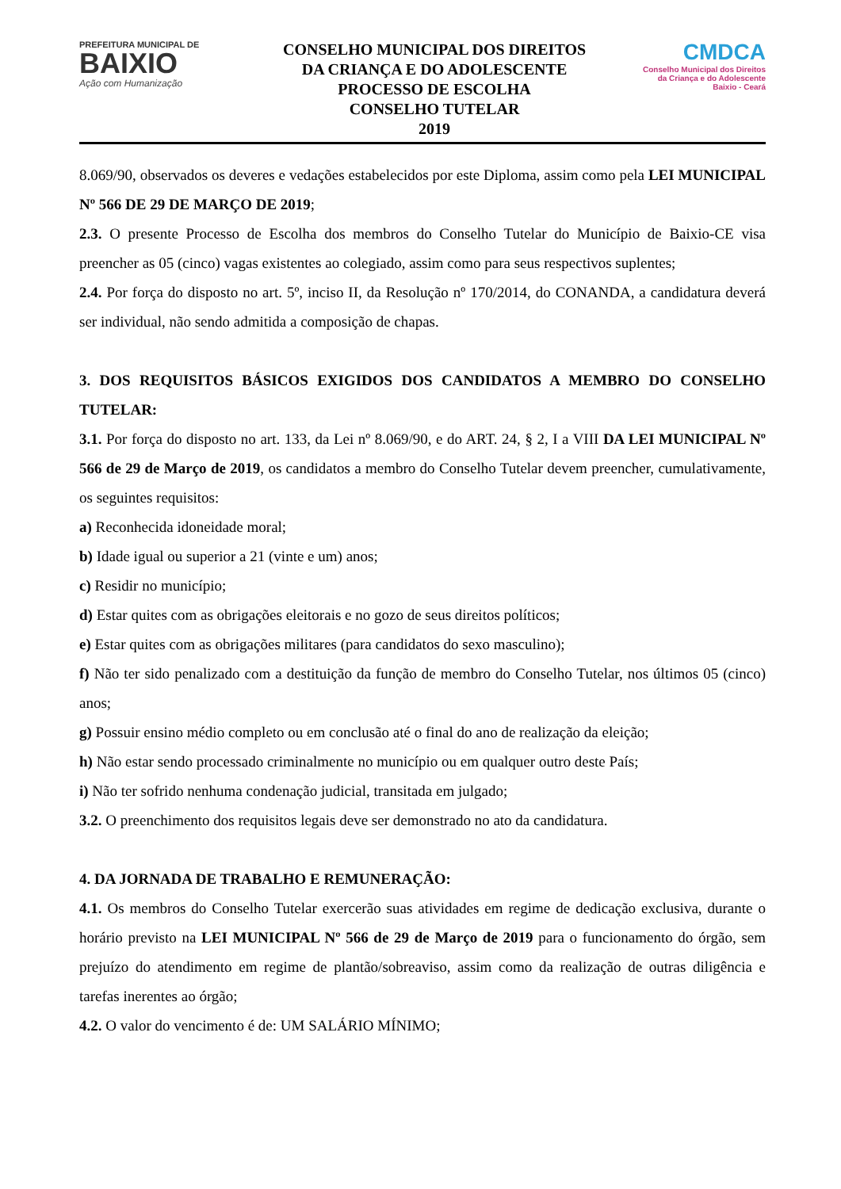PREFEITURA MUNICIPAL DE
BAIXIO
Ação com Humanização
CONSELHO MUNICIPAL DOS DIREITOS
DA CRIANÇA E DO ADOLESCENTE
PROCESSO DE ESCOLHA
CONSELHO TUTELAR
2019
CMDCA
Conselho Municipal dos Direitos
da Criança e do Adolescente
Baixio - Ceará
8.069/90, observados os deveres e vedações estabelecidos por este Diploma, assim como pela LEI MUNICIPAL Nº 566 DE 29 DE MARÇO DE 2019;
2.3. O presente Processo de Escolha dos membros do Conselho Tutelar do Município de Baixio-CE visa preencher as 05 (cinco) vagas existentes ao colegiado, assim como para seus respectivos suplentes;
2.4. Por força do disposto no art. 5º, inciso II, da Resolução nº 170/2014, do CONANDA, a candidatura deverá ser individual, não sendo admitida a composição de chapas.
3. DOS REQUISITOS BÁSICOS EXIGIDOS DOS CANDIDATOS A MEMBRO DO CONSELHO TUTELAR:
3.1. Por força do disposto no art. 133, da Lei nº 8.069/90, e do ART. 24, § 2, I a VIII DA LEI MUNICIPAL Nº 566 de 29 de Março de 2019, os candidatos a membro do Conselho Tutelar devem preencher, cumulativamente, os seguintes requisitos:
a) Reconhecida idoneidade moral;
b) Idade igual ou superior a 21 (vinte e um) anos;
c) Residir no município;
d) Estar quites com as obrigações eleitorais e no gozo de seus direitos políticos;
e) Estar quites com as obrigações militares (para candidatos do sexo masculino);
f) Não ter sido penalizado com a destituição da função de membro do Conselho Tutelar, nos últimos 05 (cinco) anos;
g) Possuir ensino médio completo ou em conclusão até o final do ano de realização da eleição;
h) Não estar sendo processado criminalmente no município ou em qualquer outro deste País;
i) Não ter sofrido nenhuma condenação judicial, transitada em julgado;
3.2. O preenchimento dos requisitos legais deve ser demonstrado no ato da candidatura.
4. DA JORNADA DE TRABALHO E REMUNERAÇÃO:
4.1. Os membros do Conselho Tutelar exercerão suas atividades em regime de dedicação exclusiva, durante o horário previsto na LEI MUNICIPAL Nº 566 de 29 de Março de 2019 para o funcionamento do órgão, sem prejuízo do atendimento em regime de plantão/sobreaviso, assim como da realização de outras diligência e tarefas inerentes ao órgão;
4.2. O valor do vencimento é de: UM SALÁRIO MÍNIMO;